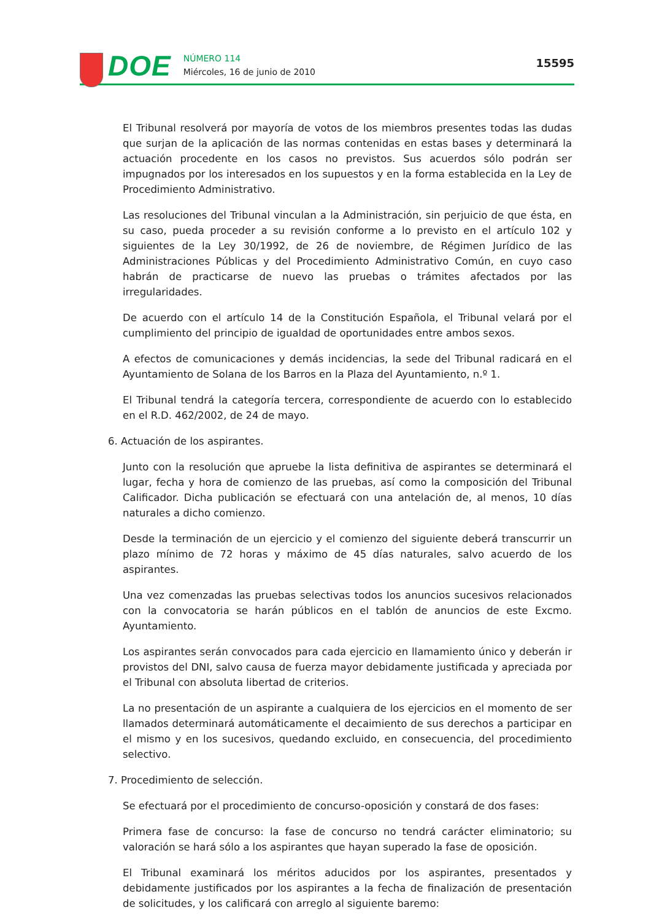DOE
NÚMERO 114
Miércoles, 16 de junio de 2010
15595
El Tribunal resolverá por mayoría de votos de los miembros presentes todas las dudas que surjan de la aplicación de las normas contenidas en estas bases y determinará la actuación procedente en los casos no previstos. Sus acuerdos sólo podrán ser impugnados por los interesados en los supuestos y en la forma establecida en la Ley de Procedimiento Administrativo.
Las resoluciones del Tribunal vinculan a la Administración, sin perjuicio de que ésta, en su caso, pueda proceder a su revisión conforme a lo previsto en el artículo 102 y siguientes de la Ley 30/1992, de 26 de noviembre, de Régimen Jurídico de las Administraciones Públicas y del Procedimiento Administrativo Común, en cuyo caso habrán de practicarse de nuevo las pruebas o trámites afectados por las irregularidades.
De acuerdo con el artículo 14 de la Constitución Española, el Tribunal velará por el cumplimiento del principio de igualdad de oportunidades entre ambos sexos.
A efectos de comunicaciones y demás incidencias, la sede del Tribunal radicará en el Ayuntamiento de Solana de los Barros en la Plaza del Ayuntamiento, n.º 1.
El Tribunal tendrá la categoría tercera, correspondiente de acuerdo con lo establecido en el R.D. 462/2002, de 24 de mayo.
6. Actuación de los aspirantes.
Junto con la resolución que apruebe la lista definitiva de aspirantes se determinará el lugar, fecha y hora de comienzo de las pruebas, así como la composición del Tribunal Calificador. Dicha publicación se efectuará con una antelación de, al menos, 10 días naturales a dicho comienzo.
Desde la terminación de un ejercicio y el comienzo del siguiente deberá transcurrir un plazo mínimo de 72 horas y máximo de 45 días naturales, salvo acuerdo de los aspirantes.
Una vez comenzadas las pruebas selectivas todos los anuncios sucesivos relacionados con la convocatoria se harán públicos en el tablón de anuncios de este Excmo. Ayuntamiento.
Los aspirantes serán convocados para cada ejercicio en llamamiento único y deberán ir provistos del DNI, salvo causa de fuerza mayor debidamente justificada y apreciada por el Tribunal con absoluta libertad de criterios.
La no presentación de un aspirante a cualquiera de los ejercicios en el momento de ser llamados determinará automáticamente el decaimiento de sus derechos a participar en el mismo y en los sucesivos, quedando excluido, en consecuencia, del procedimiento selectivo.
7. Procedimiento de selección.
Se efectuará por el procedimiento de concurso-oposición y constará de dos fases:
Primera fase de concurso: la fase de concurso no tendrá carácter eliminatorio; su valoración se hará sólo a los aspirantes que hayan superado la fase de oposición.
El Tribunal examinará los méritos aducidos por los aspirantes, presentados y debidamente justificados por los aspirantes a la fecha de finalización de presentación de solicitudes, y los calificará con arreglo al siguiente baremo: